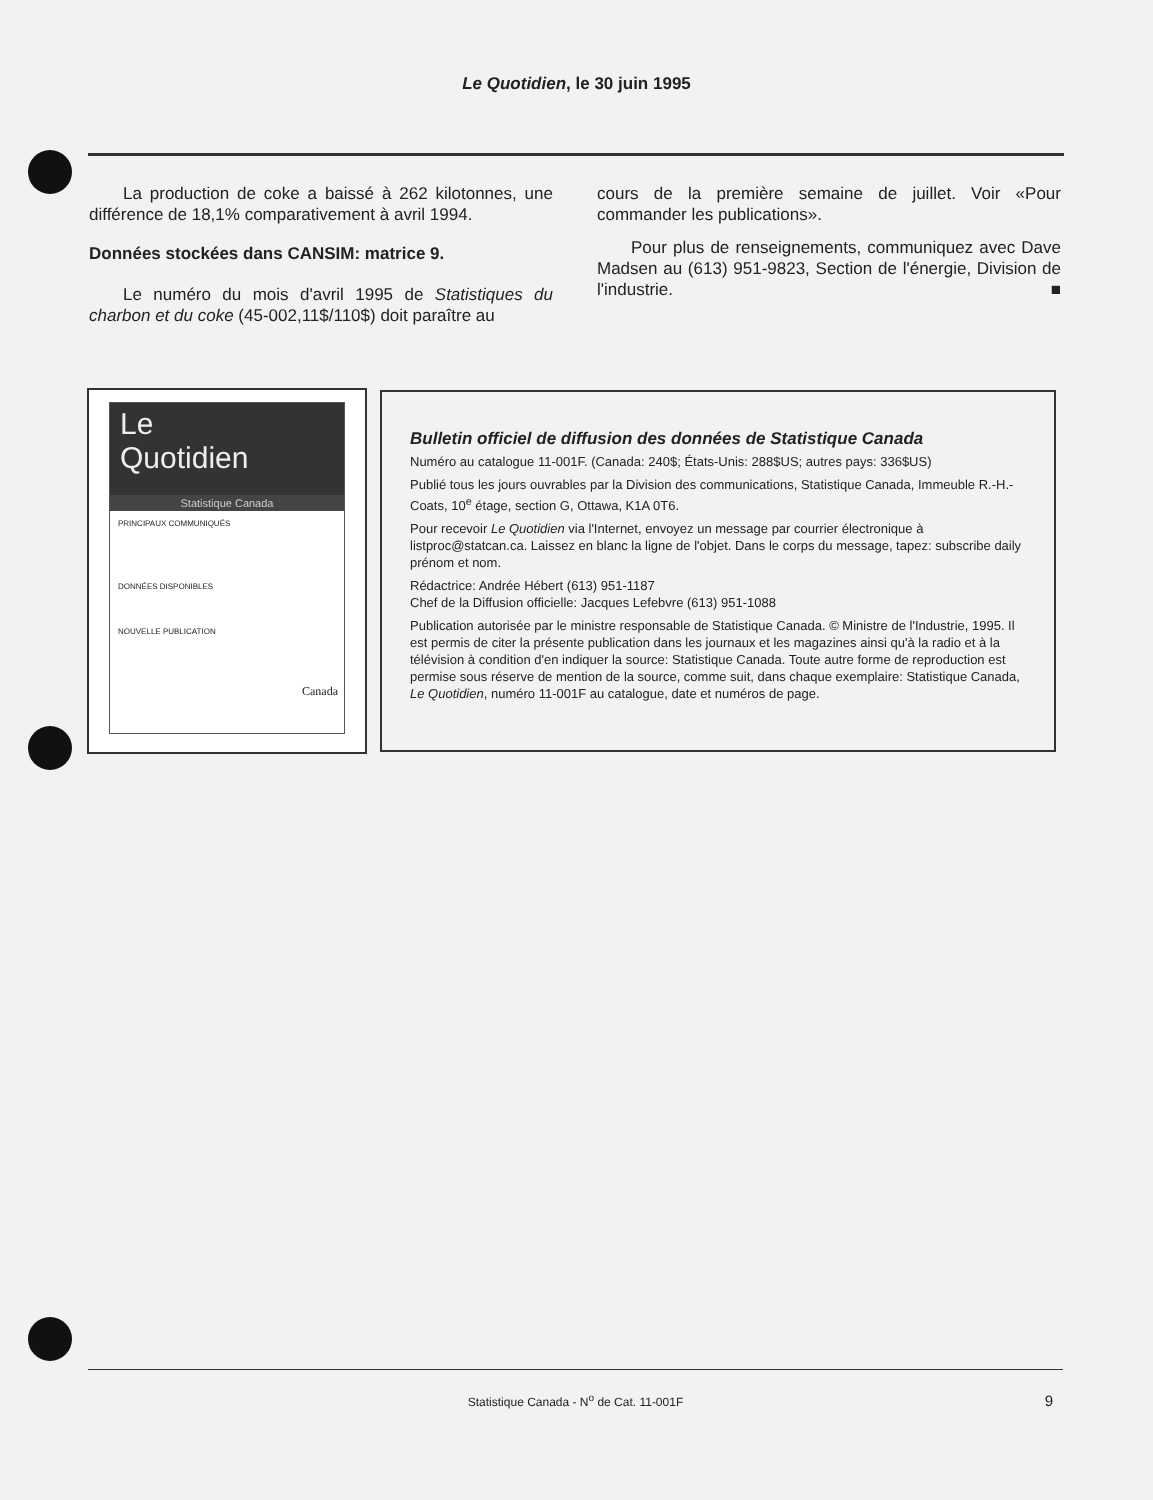Le Quotidien, le 30 juin 1995
La production de coke a baissé à 262 kilotonnes, une différence de 18,1% comparativement à avril 1994.
Données stockées dans CANSIM: matrice 9.
Le numéro du mois d'avril 1995 de Statistiques du charbon et du coke (45-002,11$/110$) doit paraître au
cours de la première semaine de juillet. Voir «Pour commander les publications».
Pour plus de renseignements, communiquez avec Dave Madsen au (613) 951-9823, Section de l'énergie, Division de l'industrie. ■
Le
Quotidien
Statistique Canada
PRINCIPAUX COMMUNIQUÉS
DONNÉES DISPONIBLES
NOUVELLE PUBLICATION
Canada
Bulletin officiel de diffusion des données de Statistique Canada
Numéro au catalogue 11-001F. (Canada: 240$; États-Unis: 288$US; autres pays: 336$US)
Publié tous les jours ouvrables par la Division des communications, Statistique Canada, Immeuble R.-H.-Coats, 10<sup>e</sup> étage, section G, Ottawa, K1A 0T6.
Pour recevoir Le Quotidien via l'Internet, envoyez un message par courrier électronique à listproc@statcan.ca. Laissez en blanc la ligne de l'objet. Dans le corps du message, tapez: subscribe daily prénom et nom.
Rédactrice: Andrée Hébert (613) 951-1187
Chef de la Diffusion officielle: Jacques Lefebvre (613) 951-1088
Publication autorisée par le ministre responsable de Statistique Canada. © Ministre de l'Industrie, 1995. Il est permis de citer la présente publication dans les journaux et les magazines ainsi qu'à la radio et à la télévision à condition d'en indiquer la source: Statistique Canada. Toute autre forme de reproduction est permise sous réserve de mention de la source, comme suit, dans chaque exemplaire: Statistique Canada, Le Quotidien, numéro 11-001F au catalogue, date et numéros de page.
Statistique Canada - N<sup>o</sup> de Cat. 11-001F 9